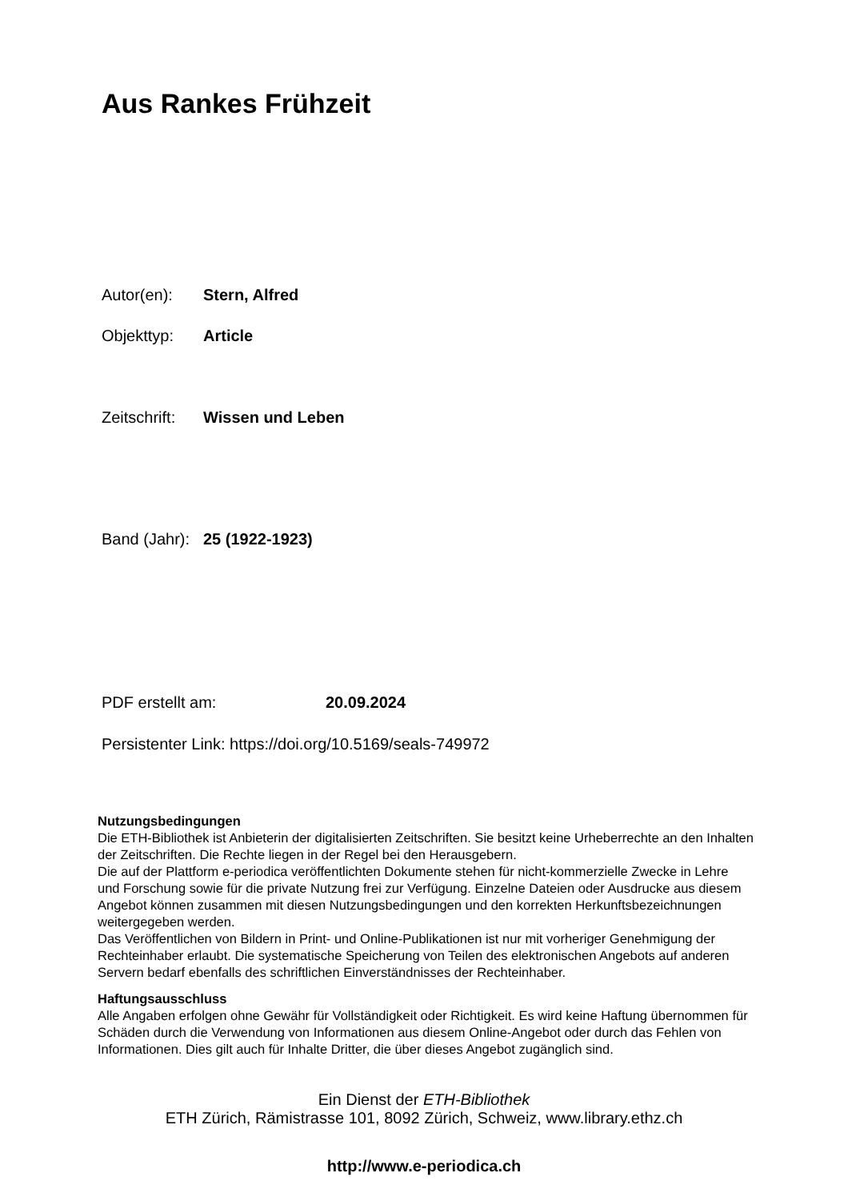Aus Rankes Frühzeit
Autor(en): Stern, Alfred
Objekttyp: Article
Zeitschrift: Wissen und Leben
Band (Jahr): 25 (1922-1923)
PDF erstellt am: 20.09.2024
Persistenter Link: https://doi.org/10.5169/seals-749972
Nutzungsbedingungen
Die ETH-Bibliothek ist Anbieterin der digitalisierten Zeitschriften. Sie besitzt keine Urheberrechte an den Inhalten der Zeitschriften. Die Rechte liegen in der Regel bei den Herausgebern.
Die auf der Plattform e-periodica veröffentlichten Dokumente stehen für nicht-kommerzielle Zwecke in Lehre und Forschung sowie für die private Nutzung frei zur Verfügung. Einzelne Dateien oder Ausdrucke aus diesem Angebot können zusammen mit diesen Nutzungsbedingungen und den korrekten Herkunftsbezeichnungen weitergegeben werden.
Das Veröffentlichen von Bildern in Print- und Online-Publikationen ist nur mit vorheriger Genehmigung der Rechteinhaber erlaubt. Die systematische Speicherung von Teilen des elektronischen Angebots auf anderen Servern bedarf ebenfalls des schriftlichen Einverständnisses der Rechteinhaber.
Haftungsausschluss
Alle Angaben erfolgen ohne Gewähr für Vollständigkeit oder Richtigkeit. Es wird keine Haftung übernommen für Schäden durch die Verwendung von Informationen aus diesem Online-Angebot oder durch das Fehlen von Informationen. Dies gilt auch für Inhalte Dritter, die über dieses Angebot zugänglich sind.
Ein Dienst der ETH-Bibliothek
ETH Zürich, Rämistrasse 101, 8092 Zürich, Schweiz, www.library.ethz.ch
http://www.e-periodica.ch